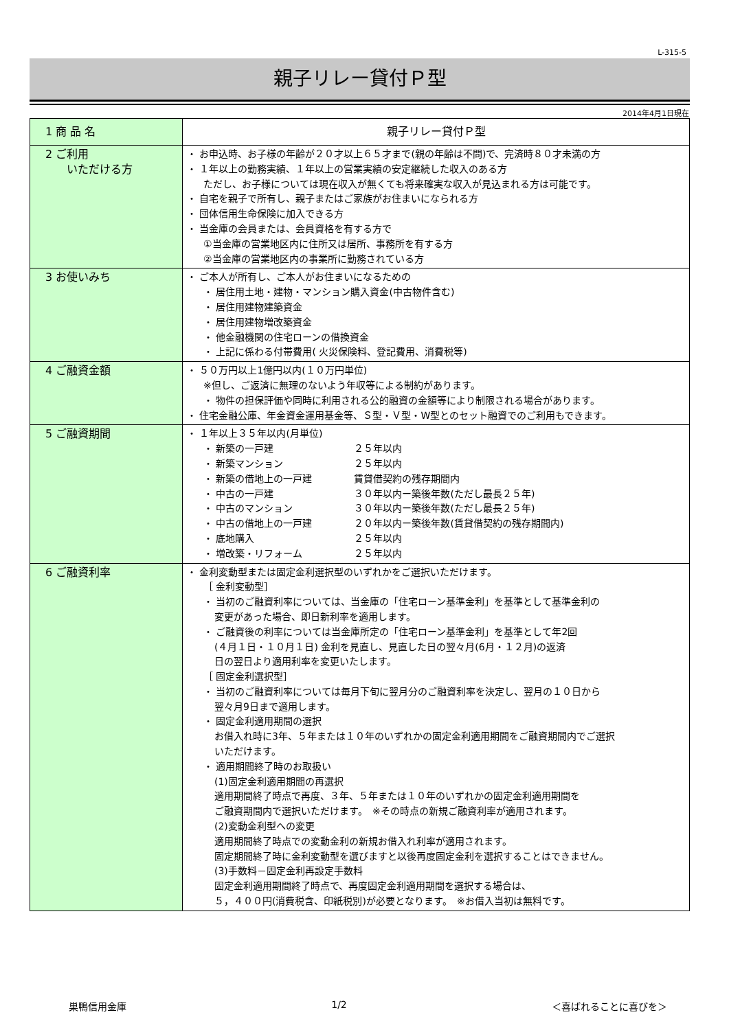L-315-5
親子リレー貸付Ｐ型
2014年4月1日現在
| 1 商 品 名 | 親子リレー貸付Ｐ型 |
| 2 ご利用 いただける方 | ・ お申込時、お子様の年齢が２０才以上６５才まで(親の年齢は不問)で、完済時８０才未満の方 ・ １年以上の勤務実績、１年以上の営業実績の安定継続した収入のある方 ただし、お子様については現在収入が無くても将来確実な収入が見込まれる方は可能です。 ・ 自宅を親子で所有し、親子またはご家族がお住まいになられる方 ・ 団体信用生命保険に加入できる方 ・ 当金庫の会員または、会員資格を有する方で ①当金庫の営業地区内に住所又は居所、事務所を有する方 ②当金庫の営業地区内の事業所に勤務されている方 |
| 3 お使いみち | ・ ご本人が所有し、ご本人がお住まいになるための ・ 居住用土地・建物・マンション購入資金(中古物件含む) ・ 居住用建物建築資金 ・ 居住用建物増改築資金 ・ 他金融機関の住宅ローンの借換資金 ・ 上記に係わる付帯費用( 火災保険料、登記費用、消費税等) |
| 4 ご融資金額 | ・ ５０万円以上1億円以内(１０万円単位) ※但し、ご返済に無理のないよう年収等による制約があります。 ・ 物件の担保評価や同時に利用される公的融資の金額等により制限される場合があります。 ・ 住宅金融公庫、年金資金運用基金等、Ｓ型・Ｖ型・W型とのセット融資でのご利用もできます。 |
| 5 ご融資期間 | ・ １年以上３５年以内(月単位) ・ 新築の一戸建 ２５年以内 ・ 新築マンション ２５年以内 ・ 新築の借地上の一戸建 賃貸借契約の残存期間内 ・ 中古の一戸建 ３０年以内ー築後年数(ただし最長２５年) ・ 中古のマンション ３０年以内ー築後年数(ただし最長２５年) ・ 中古の借地上の一戸建 ２０年以内ー築後年数(賃貸借契約の残存期間内) ・ 底地購入 ２５年以内 ・ 増改築・リフォーム ２５年以内 |
| 6 ご融資利率 | ・ 金利変動型または固定金利選択型のいずれかをご選択いただけます。 ［ 金利変動型］ ・ 当初のご融資利率については、当金庫の「住宅ローン基準金利」を基準として基準金利の 変更があった場合、即日新利率を適用します。 ・ ご融資後の利率については当金庫所定の「住宅ローン基準金利」を基準として年2回 (４月１日・１０月１日) 金利を見直し、見直した日の翌々月(6月・１２月)の返済 日の翌日より適用利率を変更いたします。 ［ 固定金利選択型］ ・ 当初のご融資利率については毎月下旬に翌月分のご融資利率を決定し、翌月の１０日から 翌々月9日まで適用します。 ・ 固定金利適用期間の選択 お借入れ時に3年、５年または１０年のいずれかの固定金利適用期間をご融資期間内でご選択 いただけます。 ・ 適用期間終了時のお取扱い (1)固定金利適用期間の再選択 適用期間終了時点で再度、３年、５年または１０年のいずれかの固定金利適用期間を ご融資期間内で選択いただけます。 ※その時点の新規ご融資利率が適用されます。 (2)変動金利型への変更 適用期間終了時点での変動金利の新規お借入れ利率が適用されます。 固定期間終了時に金利変動型を選びますと以後再度固定金利を選択することはできません。 (3)手数料－固定金利再設定手数料 固定金利適用期間終了時点で、再度固定金利適用期間を選択する場合は、 ５，４００円(消費税含、印紙税別)が必要となります。 ※お借入当初は無料です。 |
巣鴨信用金庫 1/2 ＜喜ばれることに喜びを＞